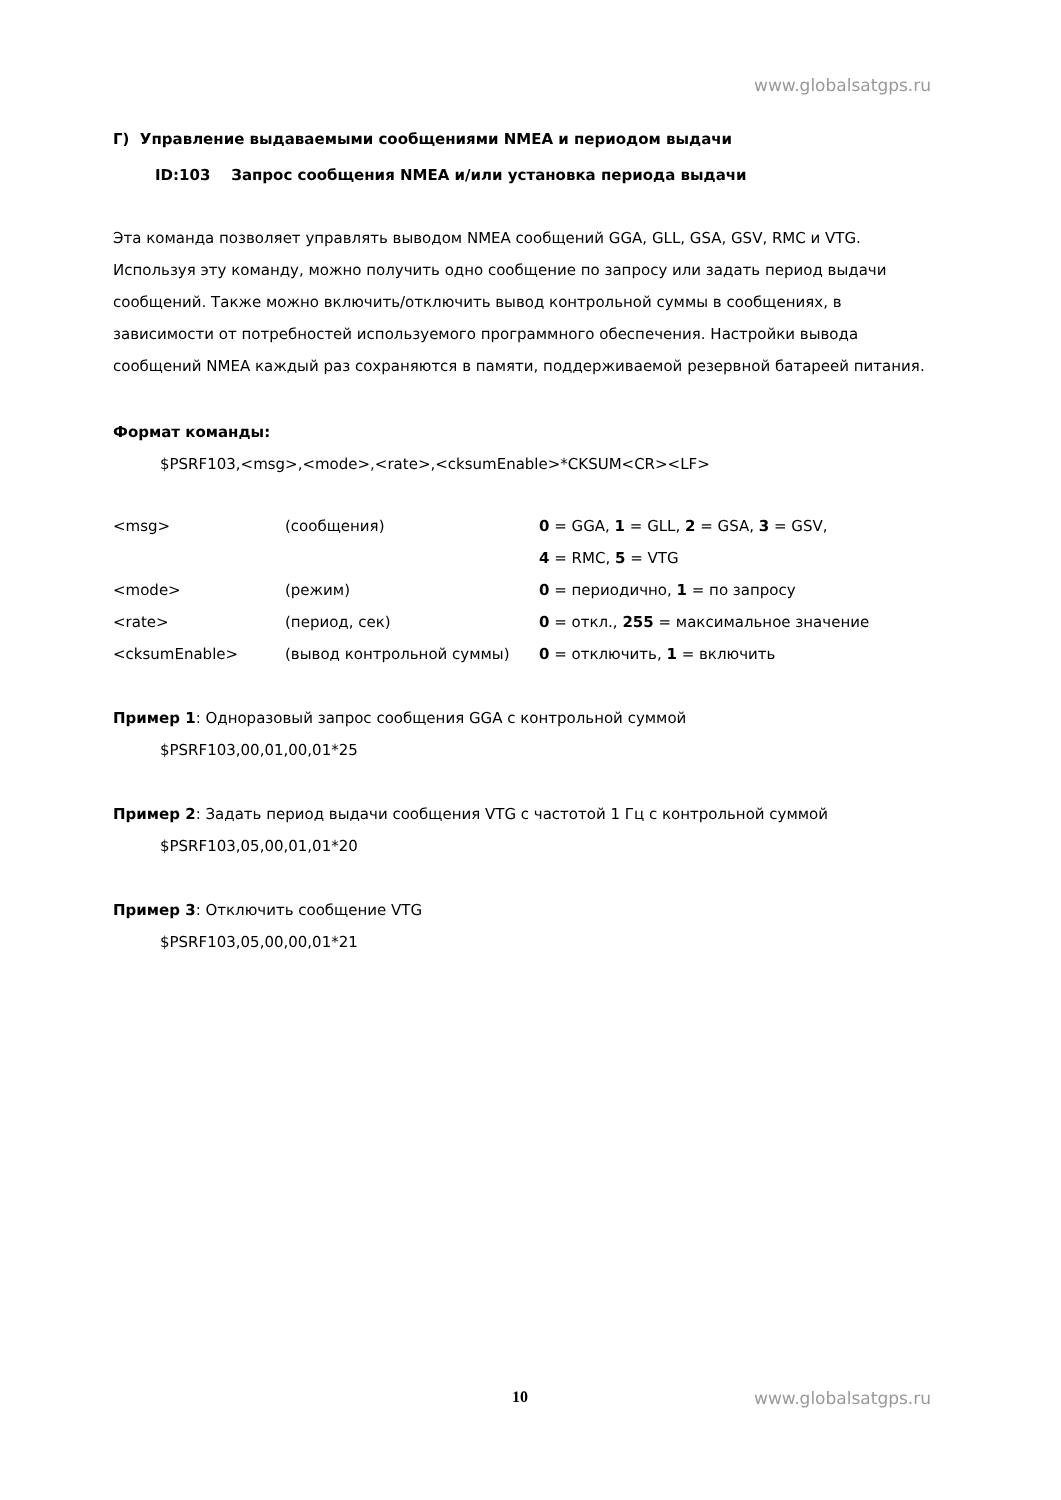www.globalsatgps.ru
Г) Управление выдаваемыми сообщениями NMEA и периодом выдачи
ID:103 Запрос сообщения NMEA и/или установка периода выдачи
Эта команда позволяет управлять выводом NMEA сообщений GGA, GLL, GSA, GSV, RMC и VTG. Используя эту команду, можно получить одно сообщение по запросу или задать период выдачи сообщений. Также можно включить/отключить вывод контрольной суммы в сообщениях, в зависимости от потребностей используемого программного обеспечения. Настройки вывода сообщений NMEA каждый раз сохраняются в памяти, поддерживаемой резервной батареей питания.
Формат команды:
$PSRF103,<msg>,<mode>,<rate>,<cksumEnable>*CKSUM<CR><LF>
| <msg> | (сообщения) | 0 = GGA, 1 = GLL, 2 = GSA, 3 = GSV, |
| | | 4 = RMC, 5 = VTG |
| <mode> | (режим) | 0 = периодично, 1 = по запросу |
| <rate> | (период, сек) | 0 = откл., 255 = максимальное значение |
| <cksumEnable> | (вывод контрольной суммы) | 0 = отключить, 1 = включить |
Пример 1: Одноразовый запрос сообщения GGA с контрольной суммой
$PSRF103,00,01,00,01*25
Пример 2: Задать период выдачи сообщения VTG с частотой 1 Гц с контрольной суммой
$PSRF103,05,00,01,01*20
Пример 3: Отключить сообщение VTG
$PSRF103,05,00,00,01*21
10 www.globalsatgps.ru